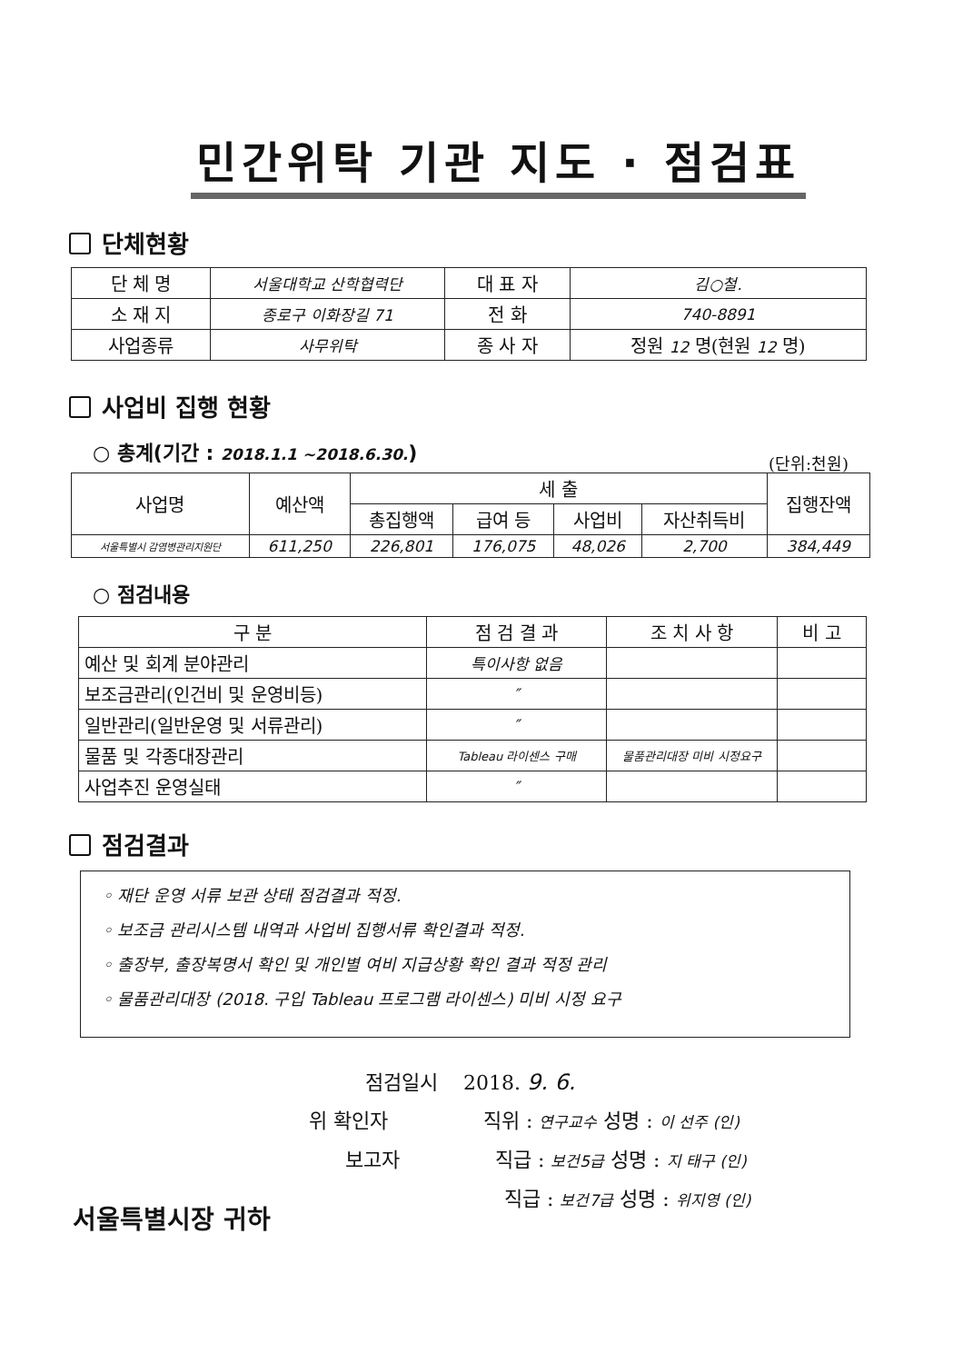민간위탁 기관 지도 · 점검표
단체현황
| 단 체 명 | 서울대학교 산학협력단 | 대 표 자 | 김○철. |
| 소 재 지 | 종로구 이화장길 71 | 전 화 | 740-8891 |
| 사업종류 | 사무위탁 | 종 사 자 | 정원 12 명(현원 12 명) |
사업비 집행 현황
○ 총계(기간 : 2018.1.1 ~2018.6.30.)
(단위:천원)
| 사업명 | 예산액 | 세 출 | | | | 집행잔액 |
| --- | --- | --- | --- | --- | --- | --- |
| | | 총집행액 | 급여 등 | 사업비 | 자산취득비 | |
| 서울특별시 감염병관리지원단 | 611,250 | 226,801 | 176,075 | 48,026 | 2,700 | 384,449 |
○ 점검내용
| 구 분 | 점 검 결 과 | 조 치 사 항 | 비 고 |
| --- | --- | --- | --- |
| 예산 및 회계 분야관리 | 특이사항 없음 | | |
| 보조금관리(인건비 및 운영비등) | ″ | | |
| 일반관리(일반운영 및 서류관리) | ″ | | |
| 물품 및 각종대장관리 | Tableau 라이센스 구매 | 물품관리대장 미비 시정요구 | |
| 사업추진 운영실태 | ″ | | |
점검결과
◦ 재단 운영 서류 보관 상태 점검결과 적정.
◦ 보조금 관리시스템 내역과 사업비 집행서류 확인결과 적정.
◦ 출장부, 출장복명서 확인 및 개인별 여비 지급상황 확인 결과 적정 관리
◦ 물품관리대장 (2018. 구입 Tableau 프로그램 라이센스) 미비 시정 요구
점검일시 2018. 9. 6.
위 확인자 직위 : 연구교수 성명 : 이 선주 (인)
보고자 직급 : 보건5급 성명 : 지 태구 (인)
직급 : 보건7급 성명 : 위지영 (인)
서울특별시장 귀하